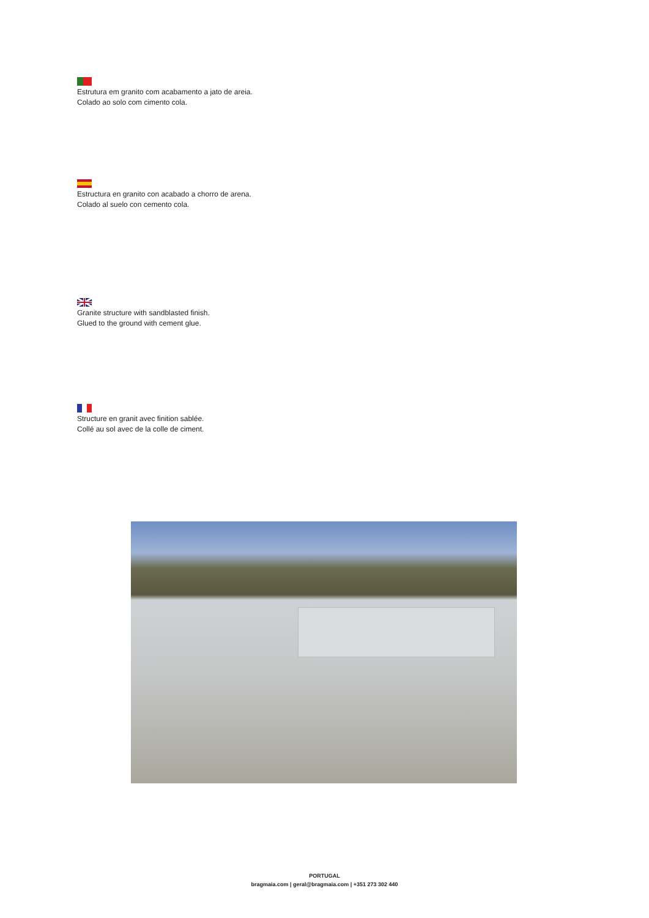Estrutura em granito com acabamento a jato de areia.
Colado ao solo com cimento cola.
Estructura en granito con acabado a chorro de arena.
Colado al suelo con cemento cola.
Granite structure with sandblasted finish.
Glued to the ground with cement glue.
Structure en granit avec finition sablée.
Collé au sol avec de la colle de ciment.
PORTUGAL
bragmaia.com | geral@bragmaia.com | +351 273 302 440